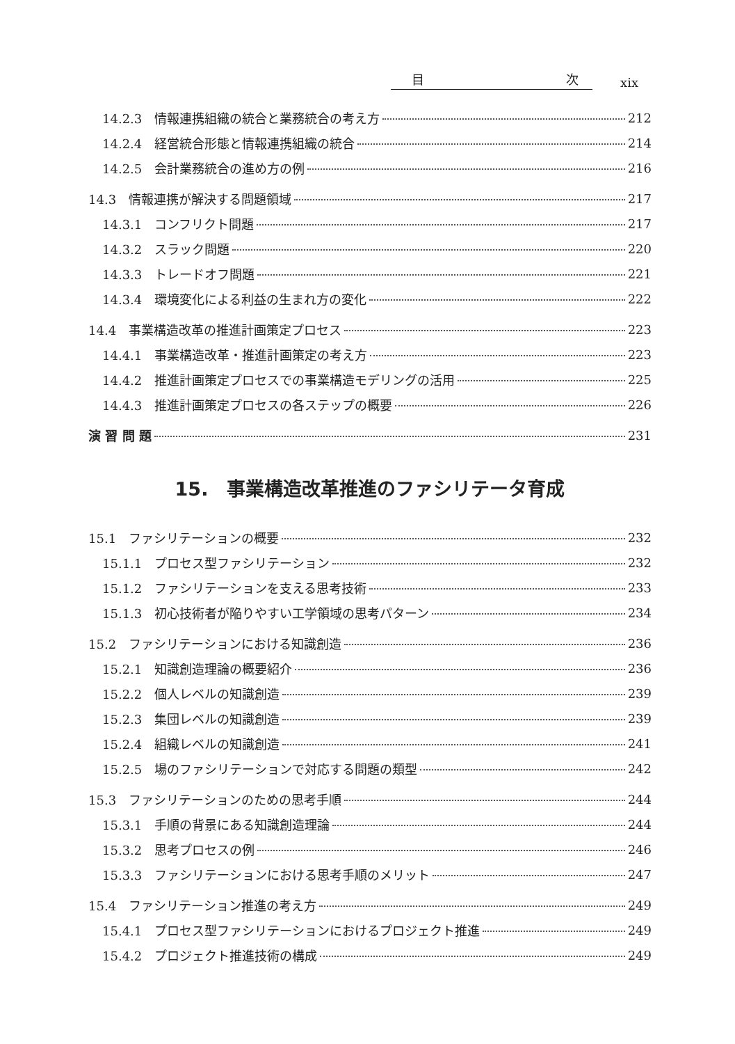目 次
xix
14.2.3　情報連携組織の統合と業務統合の考え方 212
14.2.4　経営統合形態と情報連携組織の統合 214
14.2.5　会計業務統合の進め方の例 216
14.3　情報連携が解決する問題領域 217
14.3.1　コンフリクト問題 217
14.3.2　スラック問題 220
14.3.3　トレードオフ問題 221
14.3.4　環境変化による利益の生まれ方の変化 222
14.4　事業構造改革の推進計画策定プロセス 223
14.4.1　事業構造改革・推進計画策定の考え方 223
14.4.2　推進計画策定プロセスでの事業構造モデリングの活用 225
14.4.3　推進計画策定プロセスの各ステップの概要 226
演 習 問 題 231
15.　事業構造改革推進のファシリテータ育成
15.1　ファシリテーションの概要 232
15.1.1　プロセス型ファシリテーション 232
15.1.2　ファシリテーションを支える思考技術 233
15.1.3　初心技術者が陥りやすい工学領域の思考パターン 234
15.2　ファシリテーションにおける知識創造 236
15.2.1　知識創造理論の概要紹介 236
15.2.2　個人レベルの知識創造 239
15.2.3　集団レベルの知識創造 239
15.2.4　組織レベルの知識創造 241
15.2.5　場のファシリテーションで対応する問題の類型 242
15.3　ファシリテーションのための思考手順 244
15.3.1　手順の背景にある知識創造理論 244
15.3.2　思考プロセスの例 246
15.3.3　ファシリテーションにおける思考手順のメリット 247
15.4　ファシリテーション推進の考え方 249
15.4.1　プロセス型ファシリテーションにおけるプロジェクト推進 249
15.4.2　プロジェクト推進技術の構成 249